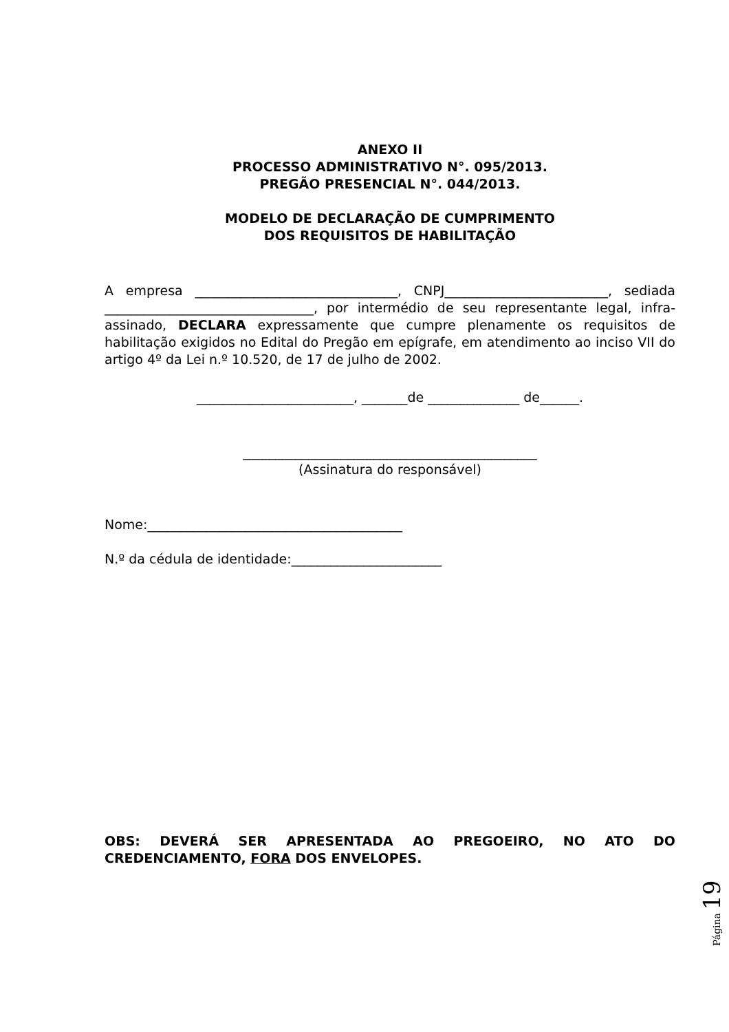ANEXO II
PROCESSO ADMINISTRATIVO N°. 095/2013.
PREGÃO PRESENCIAL N°. 044/2013.
MODELO DE DECLARAÇÃO DE CUMPRIMENTO
DOS REQUISITOS DE HABILITAÇÃO
A empresa _______________________________, CNPJ_________________________, sediada ________________________________, por intermédio de seu representante legal, infra-assinado, DECLARA expressamente que cumpre plenamente os requisitos de habilitação exigidos no Edital do Pregão em epígrafe, em atendimento ao inciso VII do artigo 4º da Lei n.º 10.520, de 17 de julho de 2002.
________________________, _______de ______________ de______.
_____________________________________________
(Assinatura do responsável)
Nome:_______________________________________
N.º da cédula de identidade:_______________________
OBS: DEVERÁ SER APRESENTADA AO PREGOEIRO, NO ATO DO CREDENCIAMENTO, FORA DOS ENVELOPES.
Página 19